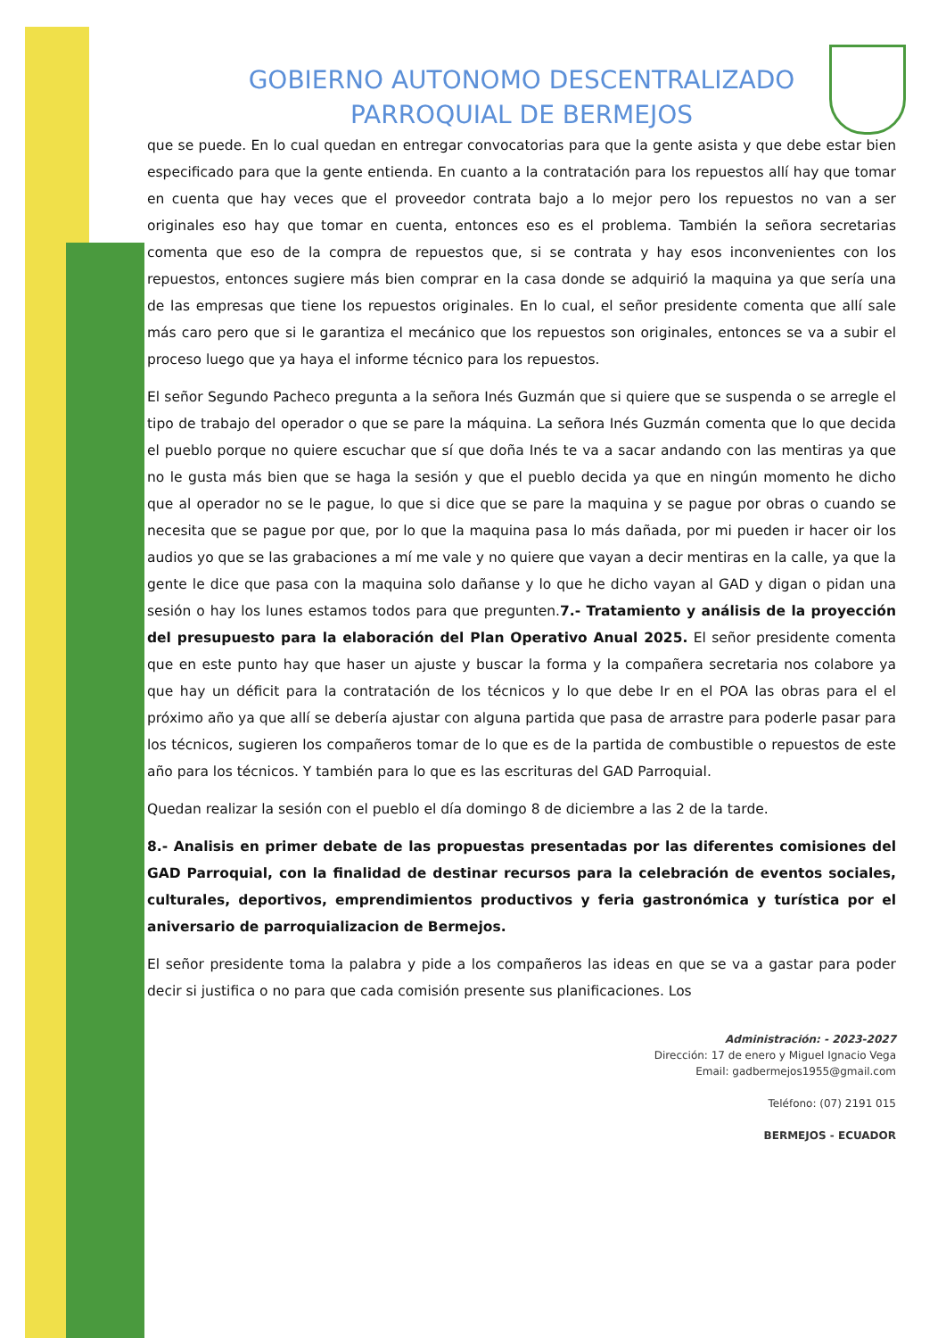GOBIERNO AUTONOMO DESCENTRALIZADO
PARROQUIAL DE BERMEJOS
que se puede. En lo cual quedan en entregar convocatorias para que la gente asista y que debe estar bien especificado para que la gente entienda. En cuanto a la contratación para los repuestos allí hay que tomar en cuenta que hay veces que el proveedor contrata bajo a lo mejor pero los repuestos no van a ser originales eso hay que tomar en cuenta, entonces eso es el problema. También la señora secretarias comenta que eso de la compra de repuestos que, si se contrata y hay esos inconvenientes con los repuestos, entonces sugiere más bien comprar en la casa donde se adquirió la maquina ya que sería una de las empresas que tiene los repuestos originales. En lo cual, el señor presidente comenta que allí sale más caro pero que si le garantiza el mecánico que los repuestos son originales, entonces se va a subir el proceso luego que ya haya el informe técnico para los repuestos.
El señor Segundo Pacheco pregunta a la señora Inés Guzmán que si quiere que se suspenda o se arregle el tipo de trabajo del operador o que se pare la máquina. La señora Inés Guzmán comenta que lo que decida el pueblo porque no quiere escuchar que sí que doña Inés te va a sacar andando con las mentiras ya que no le gusta más bien que se haga la sesión y que el pueblo decida ya que en ningún momento he dicho que al operador no se le pague, lo que si dice que se pare la maquina y se pague por obras o cuando se necesita que se pague por que, por lo que la maquina pasa lo más dañada, por mi pueden ir hacer oir los audios yo que se las grabaciones a mí me vale y no quiere que vayan a decir mentiras en la calle, ya que la gente le dice que pasa con la maquina solo dañanse y lo que he dicho vayan al GAD y digan o pidan una sesión o hay los lunes estamos todos para que pregunten.7.- Tratamiento y análisis de la proyección del presupuesto para la elaboración del Plan Operativo Anual 2025. El señor presidente comenta que en este punto hay que haser un ajuste y buscar la forma y la compañera secretaria nos colabore ya que hay un déficit para la contratación de los técnicos y lo que debe Ir en el POA las obras para el el próximo año ya que allí se debería ajustar con alguna partida que pasa de arrastre para poderle pasar para los técnicos, sugieren los compañeros tomar de lo que es de la partida de combustible o repuestos de este año para los técnicos. Y también para lo que es las escrituras del GAD Parroquial.
Quedan realizar la sesión con el pueblo el día domingo 8 de diciembre a las 2 de la tarde.
8.- Analisis en primer debate de las propuestas presentadas por las diferentes comisiones del GAD Parroquial, con la finalidad de destinar recursos para la celebración de eventos sociales, culturales, deportivos, emprendimientos productivos y feria gastronómica y turística por el aniversario de parroquializacion de Bermejos.
El señor presidente toma la palabra y pide a los compañeros las ideas en que se va a gastar para poder decir si justifica o no para que cada comisión presente sus planificaciones. Los
Administración: - 2023-2027
Dirección: 17 de enero y Miguel Ignacio Vega
Email: gadbermejos1955@gmail.com
Teléfono: (07) 2191 015
BERMEJOS - ECUADOR